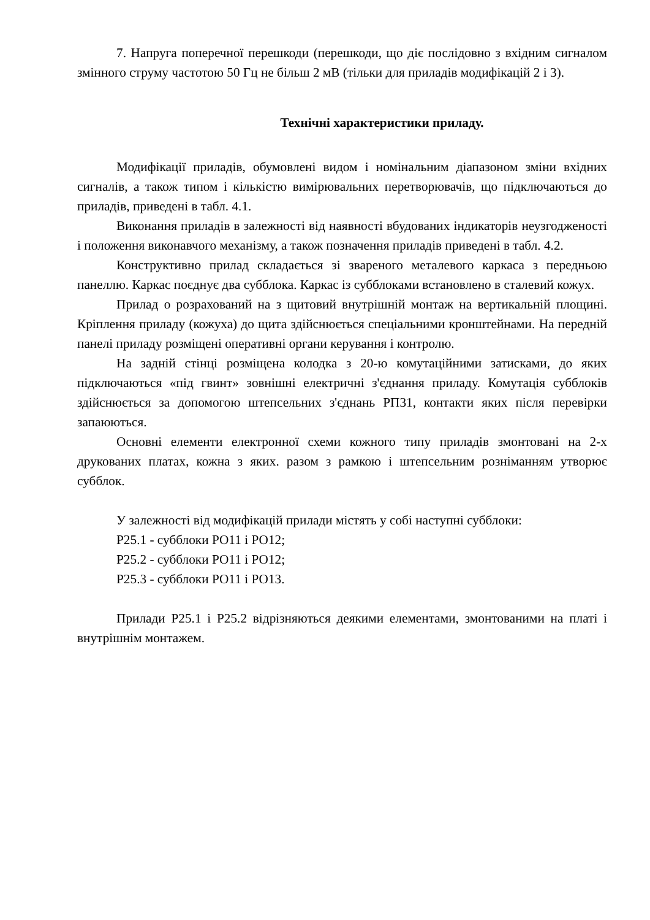7. Напруга поперечної перешкоди (перешкоди, що діє послідовно з вхідним сигналом змінного струму частотою 50 Гц не більш 2 мВ (тільки для приладів модифікацій 2 і 3).
Технічні характеристики приладу.
Модифікації приладів, обумовлені видом і номінальним діапазоном зміни вхідних сигналів, а також типом і кількістю вимірювальних перетворювачів, що підключаються до приладів, приведені в табл. 4.1.
Виконання приладів в залежності від наявності вбудованих індикаторів неузгодженості і положення виконавчого механізму, а також позначення приладів приведені в табл. 4.2.
Конструктивно прилад складається зі звареного металевого каркаса з передньою панеллю. Каркас поєднує два субблока. Каркас із субблоками встановлено в сталевий кожух.
Прилад о розрахований на з щитовий внутрішній монтаж на вертикальній площині. Кріплення приладу (кожуха) до щита здійснюється спеціальними кронштейнами. На передній панелі приладу розміщені оперативні органи керування і контролю.
На задній стінці розміщена колодка з 20-ю комутаційними затисками, до яких підключаються «під гвинт» зовнішні електричні з'єднання приладу. Комутація субблоків здійснюється за допомогою штепсельних з'єднань РП31, контакти яких після перевірки запаюються.
Основні елементи електронної схеми кожного типу приладів змонтовані на 2-х друкованих платах, кожна з яких. разом з рамкою і штепсельним рознімaнням утворює субблок.
У залежності від модифікацій прилади містять у собі наступні субблоки:
Р25.1 - субблоки РО11 і РО12;
Р25.2 - субблоки РО11 і РО12;
Р25.3 - субблоки РО11 і РО13.
Прилади Р25.1 і Р25.2 відрізняються деякими елементами, змонтованими на платі і внутрішнім монтажем.